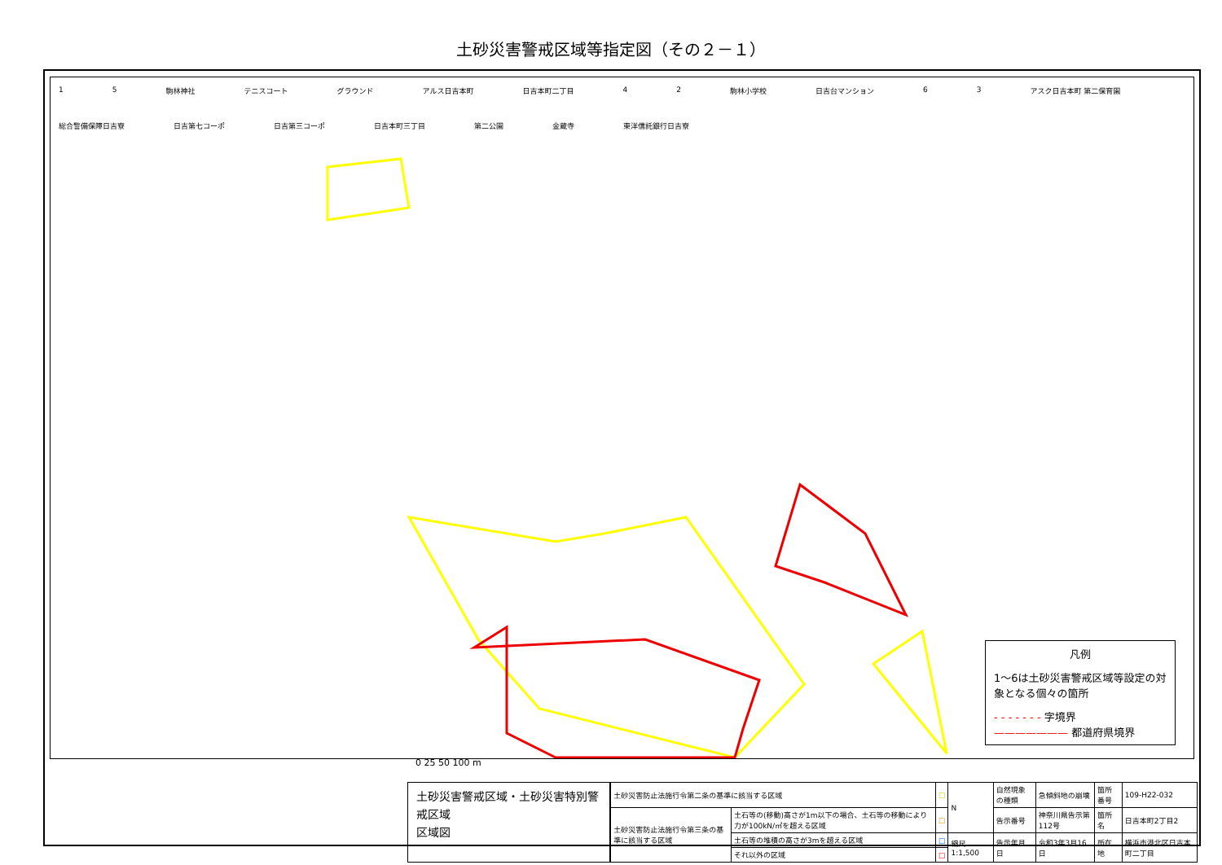土砂災害警戒区域等指定図（その２－１）
1 5 駒林神社 テニスコート グラウンド アルス日吉本町 日吉本町二丁目 4 2 駒林小学校 日吉台マンション 6 3 アスク日吉本町 第二保育園 総合警備保障日吉寮 日吉第七コーポ 日吉第三コーポ 日吉本町三丁目 第二公園 金蔵寺 東洋信託銀行日吉寮
凡例
1～6は土砂災害警戒区域等設定の対象となる個々の箇所
- - - - - - - 字境界
——————— 都道府県境界
0 25 50 100 m
土砂災害警戒区域・土砂災害特別警戒区域
区域図
| 土砂災害防止法施行令第二条の基準に該当する区域 | | □ | N | 自然現象の種類 | 急傾斜地の崩壊 | 箇所番号 | 109-H22-032 |
| 土砂災害防止法施行令第三条の基準に該当する区域 | 土石等の(移動)高さが1m以下の場合、土石等の移動により力が100kN/㎡を超える区域 | □ | | 告示番号 | 神奈川県告示第112号 | 箇所名 | 日吉本町2丁目2 |
| | 土石等の堆積の高さが3mを超える区域 | □ | 縮尺 1:1,500 | 告示年月日 | 令和3年3月16日 | 所在地 | 横浜市港北区日吉本町二丁目 |
| | それ以外の区域 | □ | | | | | |